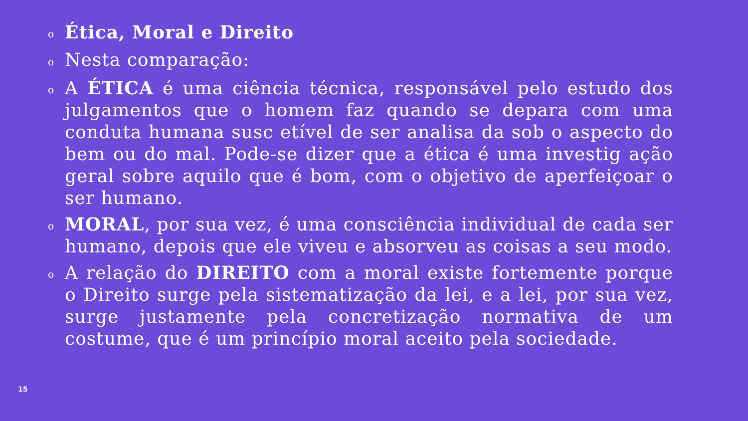o
Ética, Moral e Direito
o
Nesta comparação:
o
A ÉTICA é uma ciência técnica, responsável pelo estudo dos julgamentos que o homem faz quando se depara com uma conduta humana susc etível de ser analisa da sob o aspecto do bem ou do mal. Pode-se dizer que a ética é uma investig ação geral sobre aquilo que é bom, com o objetivo de aperfeiçoar o ser humano.
o
MORAL, por sua vez, é uma consciência individual de cada ser humano, depois que ele viveu e absorveu as coisas a seu modo.
o
A relação do DIREITO com a moral existe fortemente porque o Direito surge pela sistematização da lei, e a lei, por sua vez, surge justamente pela concretização normativa de um costume, que é um princípio moral aceito pela sociedade.
15